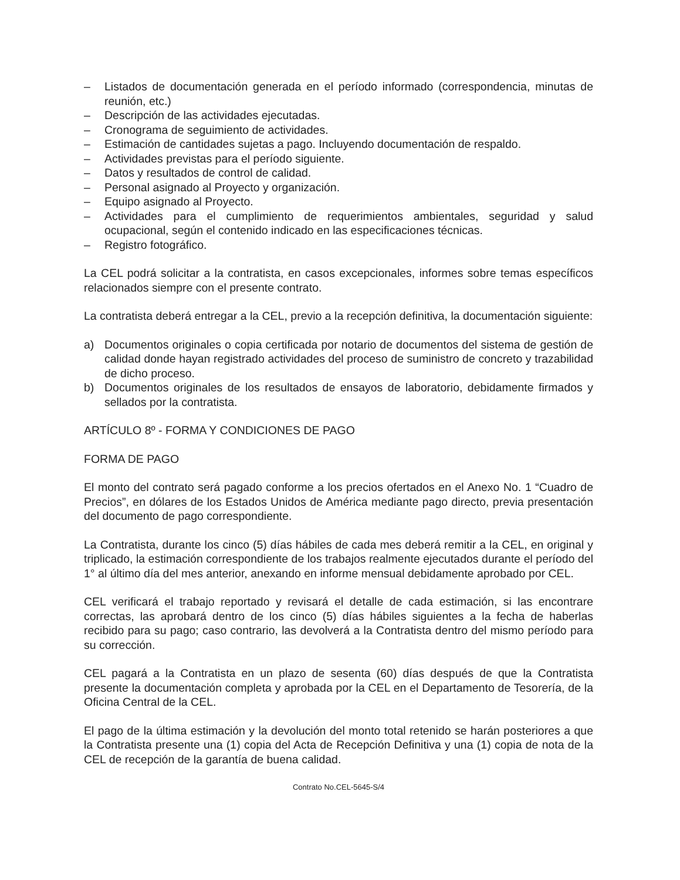– Listados de documentación generada en el período informado (correspondencia, minutas de reunión, etc.)
– Descripción de las actividades ejecutadas.
– Cronograma de seguimiento de actividades.
– Estimación de cantidades sujetas a pago. Incluyendo documentación de respaldo.
– Actividades previstas para el período siguiente.
– Datos y resultados de control de calidad.
– Personal asignado al Proyecto y organización.
– Equipo asignado al Proyecto.
– Actividades para el cumplimiento de requerimientos ambientales, seguridad y salud ocupacional, según el contenido indicado en las especificaciones técnicas.
– Registro fotográfico.
La CEL podrá solicitar a la contratista, en casos excepcionales, informes sobre temas específicos relacionados siempre con el presente contrato.
La contratista deberá entregar a la CEL, previo a la recepción definitiva, la documentación siguiente:
a) Documentos originales o copia certificada por notario de documentos del sistema de gestión de calidad donde hayan registrado actividades del proceso de suministro de concreto y trazabilidad de dicho proceso.
b) Documentos originales de los resultados de ensayos de laboratorio, debidamente firmados y sellados por la contratista.
ARTÍCULO 8º - FORMA Y CONDICIONES DE PAGO
FORMA DE PAGO
El monto del contrato será pagado conforme a los precios ofertados en el Anexo No. 1 “Cuadro de Precios”, en dólares de los Estados Unidos de América mediante pago directo, previa presentación del documento de pago correspondiente.
La Contratista, durante los cinco (5) días hábiles de cada mes deberá remitir a la CEL, en original y triplicado, la estimación correspondiente de los trabajos realmente ejecutados durante el período del 1° al último día del mes anterior, anexando en informe mensual debidamente aprobado por CEL.
CEL verificará el trabajo reportado y revisará el detalle de cada estimación, si las encontrare correctas, las aprobará dentro de los cinco (5) días hábiles siguientes a la fecha de haberlas recibido para su pago; caso contrario, las devolverá a la Contratista dentro del mismo período para su corrección.
CEL pagará a la Contratista en un plazo de sesenta (60) días después de que la Contratista presente la documentación completa y aprobada por la CEL en el Departamento de Tesorería, de la Oficina Central de la CEL.
El pago de la última estimación y la devolución del monto total retenido se harán posteriores a que la Contratista presente una (1) copia del Acta de Recepción Definitiva y una (1) copia de nota de la CEL de recepción de la garantía de buena calidad.
Contrato No.CEL-5645-S/4